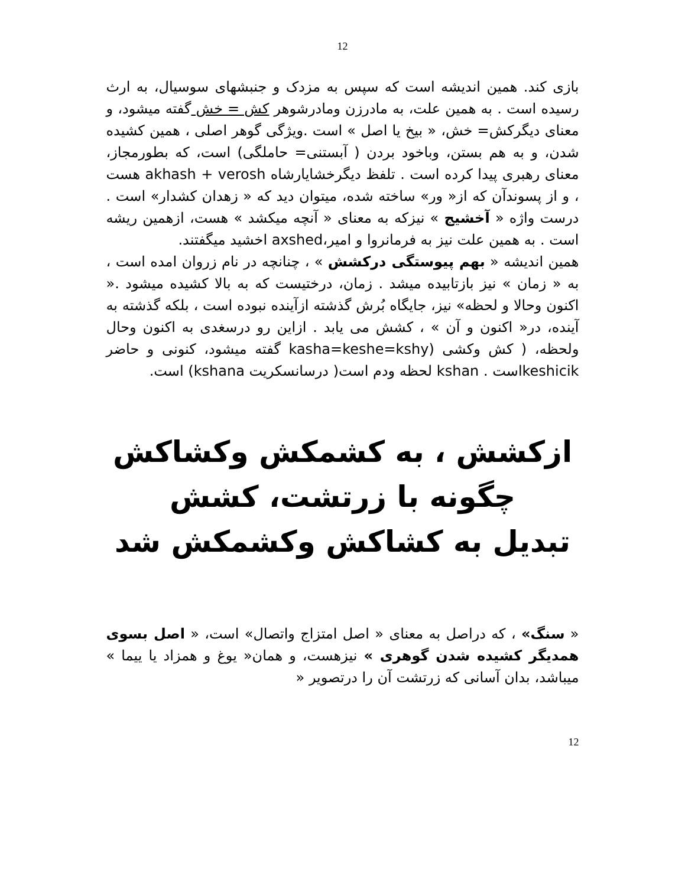12
بازی کند. همین اندیشه است که سپس به مزدک و جنبشهای سوسیال، به ارث رسیده است . به همین علت، به مادرزن ومادرشوهر کش = خش گفته میشود، و معنای دیگرکش= خش، « بیخ یا اصل » است .ویژگی گوهر اصلی ، همین کشیده شدن، و به هم بستن، وباخود بردن ( آبستنی= حاملگی) است، که بطورمجاز، معنای رهبری پیدا کرده است . تلفظ دیگرخشایارشاه akhash + verosh هست ، و از پسوندآن که از« ور» ساخته شده، میتوان دید که « زهدان کشدار» است . درست واژه « آخشیج » نیزکه به معنای « آنچه میکشد » هست، ازهمین ریشه است . به همین علت نیز به فرمانروا و امیر،axshed اخشید میگفتند.
همین اندیشه « بهم پیوستگی درکشش » ، چنانچه در نام زروان امده است ، به « زمان » نیز بازتابیده میشد . زمان، درختیست که به بالا کشیده میشود .« اکنون وحالا و لحظه» نیز، جایگاه بُرش گذشته ازآینده نبوده است ، بلکه گذشته به آینده، در« اکنون و آن » ، کشش می یابد . ازاین رو درسغدی به اکنون وحال ولحظه، ( کش وکشی (kasha=keshe=kshy گفته میشود، کنونی و حاضر keshicikاست . kshan لحظه ودم است( درسانسکریت kshana) است.
ازکشش ، به کشمکش وکشاکش
چگونه با زرتشت، کشش
تبدیل به کشاکش وکشمکش شد
« سنگ» ، که دراصل به معنای « اصل امتزاج واتصال» است، « اصل بسوی همدیگر کشیده شدن گوهری » نیزهست، و همان« یوغ و همزاد یا ییما » میباشد، بدان آسانی که زرتشت آن را درتصویر «
12